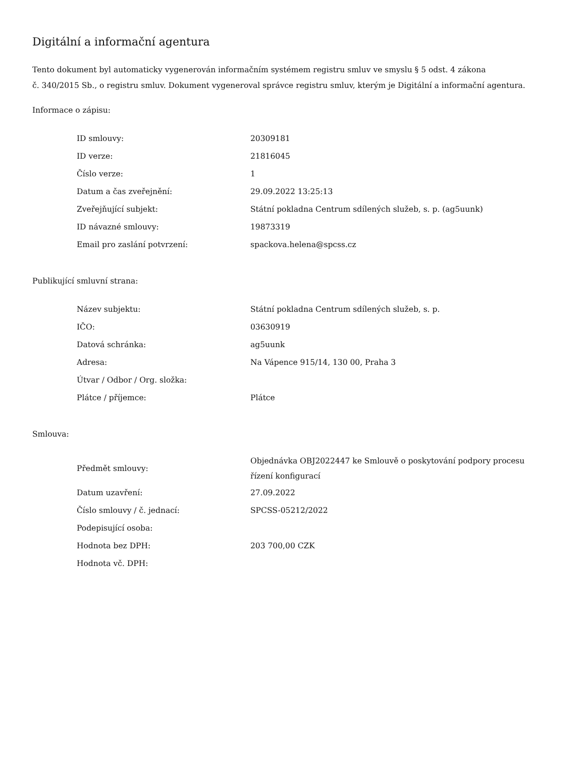Digitální a informační agentura
Tento dokument byl automaticky vygenerován informačním systémem registru smluv ve smyslu § 5 odst. 4 zákona
č. 340/2015 Sb., o registru smluv. Dokument vygeneroval správce registru smluv, kterým je Digitální a informační agentura.
Informace o zápisu:
| ID smlouvy: | 20309181 |
| ID verze: | 21816045 |
| Číslo verze: | 1 |
| Datum a čas zveřejnění: | 29.09.2022 13:25:13 |
| Zveřejňující subjekt: | Státní pokladna Centrum sdílených služeb, s. p. (ag5uunk) |
| ID návazné smlouvy: | 19873319 |
| Email pro zaslání potvrzení: | spackova.helena@spcss.cz |
Publikující smluvní strana:
| Název subjektu: | Státní pokladna Centrum sdílených služeb, s. p. |
| IČO: | 03630919 |
| Datová schránka: | ag5uunk |
| Adresa: | Na Vápence 915/14, 130 00, Praha 3 |
| Útvar / Odbor / Org. složka: | |
| Plátce / příjemce: | Plátce |
Smlouva:
| Předmět smlouvy: | Objednávka OBJ2022447 ke Smlouvě o poskytování podpory procesu řízení konfigurací |
| Datum uzavření: | 27.09.2022 |
| Číslo smlouvy / č. jednací: | SPCSS-05212/2022 |
| Podepisující osoba: | |
| Hodnota bez DPH: | 203 700,00 CZK |
| Hodnota vč. DPH: | |